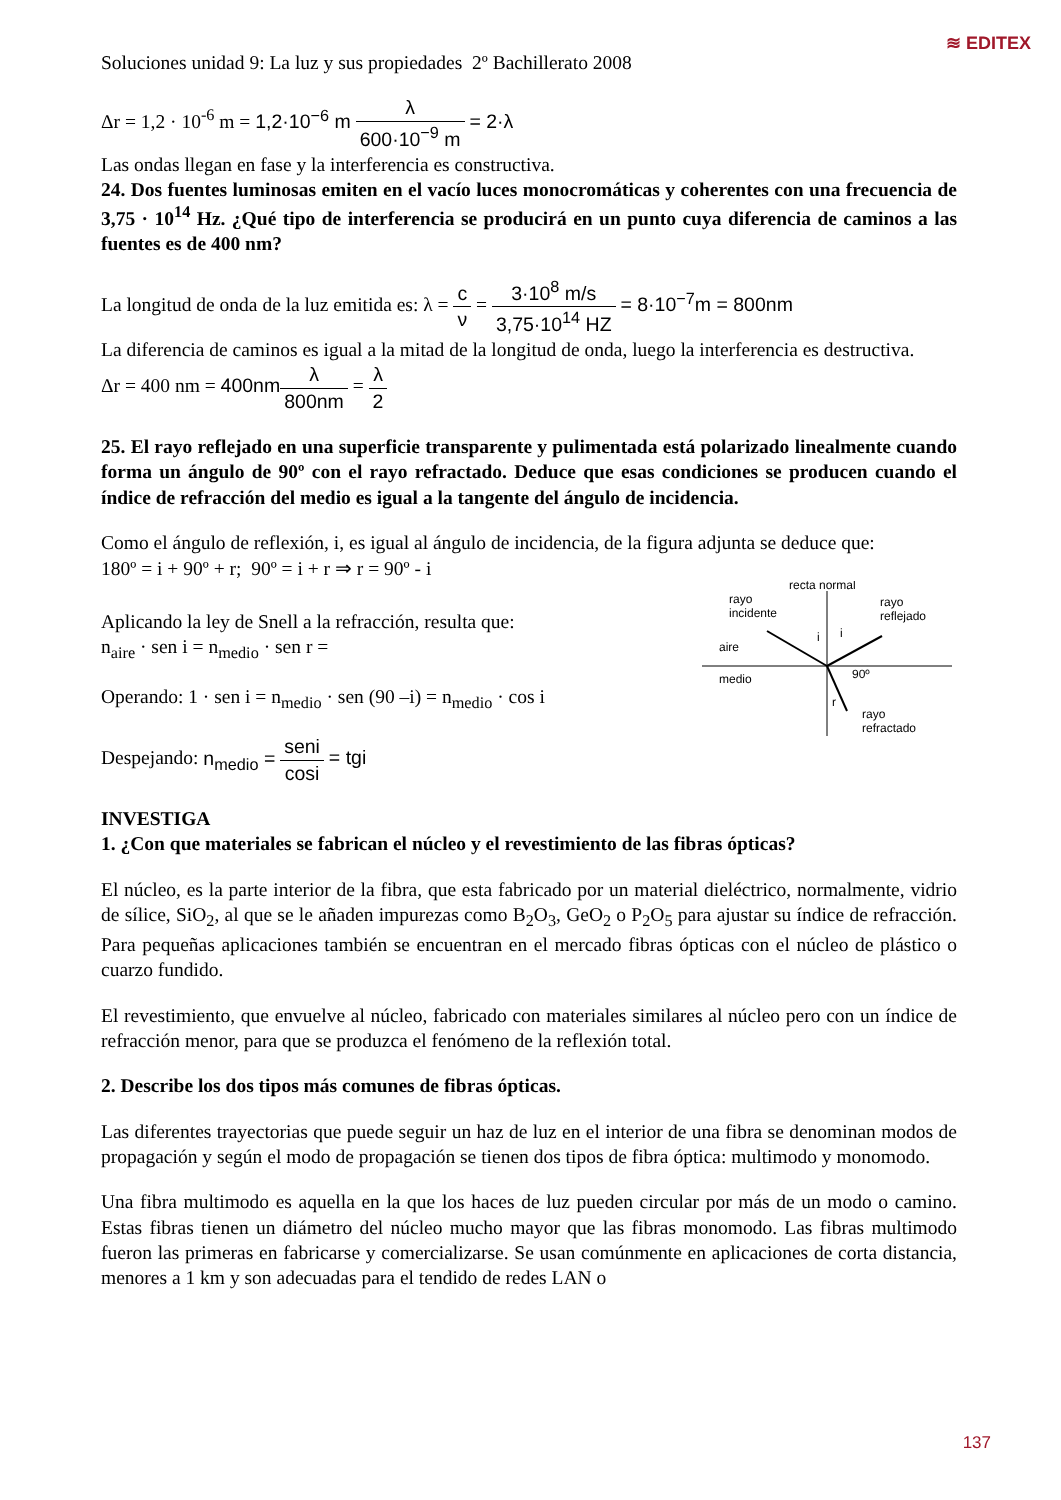≋ EDITEX
Soluciones unidad 9: La luz y sus propiedades 2º Bachillerato 2008
Δr = 1,2 · 10<sup>-6</sup> m = 1,2·10<sup>−6</sup> m λ 600·10<sup>−9</sup> m = 2·λ
Las ondas llegan en fase y la interferencia es constructiva.
24. Dos fuentes luminosas emiten en el vacío luces monocromáticas y coherentes con una frecuencia de 3,75 · 10<sup>14</sup> Hz. ¿Qué tipo de interferencia se producirá en un punto cuya diferencia de caminos a las fuentes es de 400 nm?
La longitud de onda de la luz emitida es: λ = c ν = 3·10<sup>8</sup> m/s 3,75·10<sup>14</sup> HZ = 8·10<sup>−7</sup>m = 800nm
La diferencia de caminos es igual a la mitad de la longitud de onda, luego la interferencia es destructiva.
Δr = 400 nm = 400nm λ 800nm = λ 2
25. El rayo reflejado en una superficie transparente y pulimentada está polarizado linealmente cuando forma un ángulo de 90º con el rayo refractado. Deduce que esas condiciones se producen cuando el índice de refracción del medio es igual a la tangente del ángulo de incidencia.
Como el ángulo de reflexión, i, es igual al ángulo de incidencia, de la figura adjunta se deduce que:
180º = i + 90º + r; 90º = i + r ⇒ r = 90º - i
Aplicando la ley de Snell a la refracción, resulta que:
n<sub>aire</sub> · sen i = n<sub>medio</sub> · sen r =
Operando: 1 · sen i = n<sub>medio</sub> · sen (90 –i) = n<sub>medio</sub> · cos i
Despejando: n<sub>medio</sub> = seni cosi = tgi
recta normal
rayo
incidente
rayo
reflejado
aire
medio
i
i
90º
r
rayo
refractado
INVESTIGA
1. ¿Con que materiales se fabrican el núcleo y el revestimiento de las fibras ópticas?
El núcleo, es la parte interior de la fibra, que esta fabricado por un material dieléctrico, normalmente, vidrio de sílice, SiO<sub>2</sub>, al que se le añaden impurezas como B<sub>2</sub>O<sub>3</sub>, GeO<sub>2</sub> o P<sub>2</sub>O<sub>5</sub> para ajustar su índice de refracción. Para pequeñas aplicaciones también se encuentran en el mercado fibras ópticas con el núcleo de plástico o cuarzo fundido.
El revestimiento, que envuelve al núcleo, fabricado con materiales similares al núcleo pero con un índice de refracción menor, para que se produzca el fenómeno de la reflexión total.
2. Describe los dos tipos más comunes de fibras ópticas.
Las diferentes trayectorias que puede seguir un haz de luz en el interior de una fibra se denominan modos de propagación y según el modo de propagación se tienen dos tipos de fibra óptica: multimodo y monomodo.
Una fibra multimodo es aquella en la que los haces de luz pueden circular por más de un modo o camino. Estas fibras tienen un diámetro del núcleo mucho mayor que las fibras monomodo. Las fibras multimodo fueron las primeras en fabricarse y comercializarse. Se usan comúnmente en aplicaciones de corta distancia, menores a 1 km y son adecuadas para el tendido de redes LAN o
137